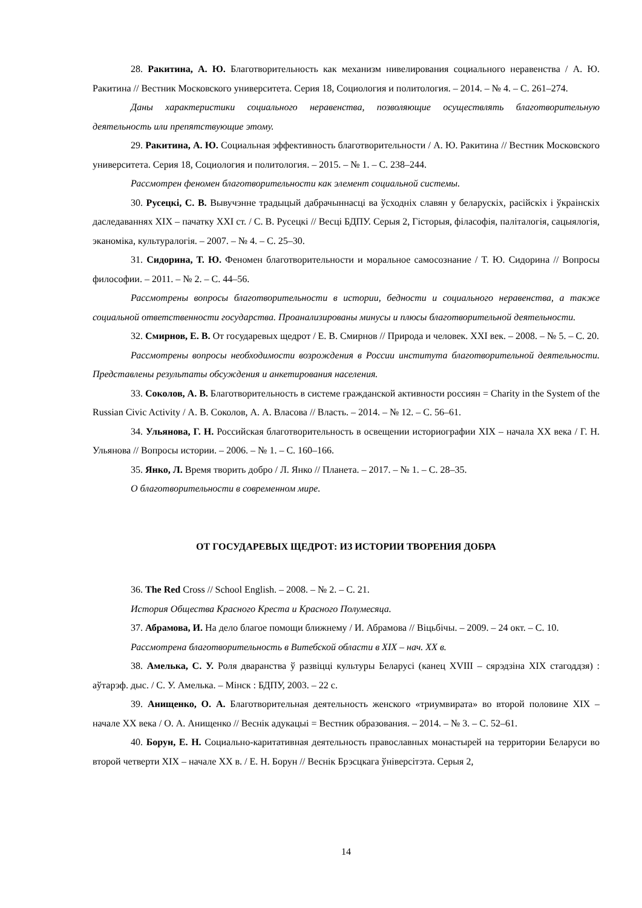28. Ракитина, А. Ю. Благотворительность как механизм нивелирования социального неравенства / А. Ю. Ракитина // Вестник Московского университета. Серия 18, Социология и политология. – 2014. – № 4. – С. 261–274.
Даны характеристики социального неравенства, позволяющие осуществлять благотворительную деятельность или препятствующие этому.
29. Ракитина, А. Ю. Социальная эффективность благотворительности / А. Ю. Ракитина // Вестник Московского университета. Серия 18, Социология и политология. – 2015. – № 1. – С. 238–244.
Рассмотрен феномен благотворительности как элемент социальной системы.
30. Русецкі, С. В. Вывучэнне традыцый дабрачыннасці ва ўсходніх славян у беларускіх, расійскіх і ўкраінскіх даследаваннях XIX – пачатку XXI ст. / С. В. Русецкі // Весці БДПУ. Серыя 2, Гісторыя, філасофія, паліталогія, сацыялогія, эканоміка, культуралогія. – 2007. – № 4. – С. 25–30.
31. Сидорина, Т. Ю. Феномен благотворительности и моральное самосознание / Т. Ю. Сидорина // Вопросы философии. – 2011. – № 2. – С. 44–56.
Рассмотрены вопросы благотворительности в истории, бедности и социального неравенства, а также социальной ответственности государства. Проанализированы минусы и плюсы благотворительной деятельности.
32. Смирнов, Е. В. От государевых щедрот / Е. В. Смирнов // Природа и человек. XXI век. – 2008. – № 5. – С. 20.
Рассмотрены вопросы необходимости возрождения в России института благотворительной деятельности. Представлены результаты обсуждения и анкетирования населения.
33. Соколов, А. В. Благотворительность в системе гражданской активности россиян = Charity in the System of the Russian Civic Activity / А. В. Соколов, А. А. Власова // Власть. – 2014. – № 12. – С. 56–61.
34. Ульянова, Г. Н. Российская благотворительность в освещении историографии XIX – начала XX века / Г. Н. Ульянова // Вопросы истории. – 2006. – № 1. – С. 160–166.
35. Янко, Л. Время творить добро / Л. Янко // Планета. – 2017. – № 1. – С. 28–35.
О благотворительности в современном мире.
ОТ ГОСУДАРЕВЫХ ЩЕДРОТ: ИЗ ИСТОРИИ ТВОРЕНИЯ ДОБРА
36. The Red Cross // School English. – 2008. – № 2. – С. 21.
История Общества Красного Креста и Красного Полумесяца.
37. Абрамова, И. На дело благое помощи ближнему / И. Абрамова // Віцьбічы. – 2009. – 24 окт. – С. 10.
Рассмотрена благотворительность в Витебской области в XIX – нач. XX в.
38. Амелька, С. У. Роля дваранства ў развіцці культуры Беларусі (канец XVIII – сярэдзіна XIX стагоддзя) : аўтарэф. дыс. / С. У. Амелька. – Мінск : БДПУ, 2003. – 22 с.
39. Анищенко, О. А. Благотворительная деятельность женского «триумвирата» во второй половине XIX – начале XX века / О. А. Анищенко // Веснік адукацыі = Вестник образования. – 2014. – № 3. – С. 52–61.
40. Борун, Е. Н. Социально-каритативная деятельность православных монастырей на территории Беларуси во второй четверти XIX – начале XX в. / Е. Н. Борун // Веснік Брэсцкага ўніверсітэта. Серыя 2,
14